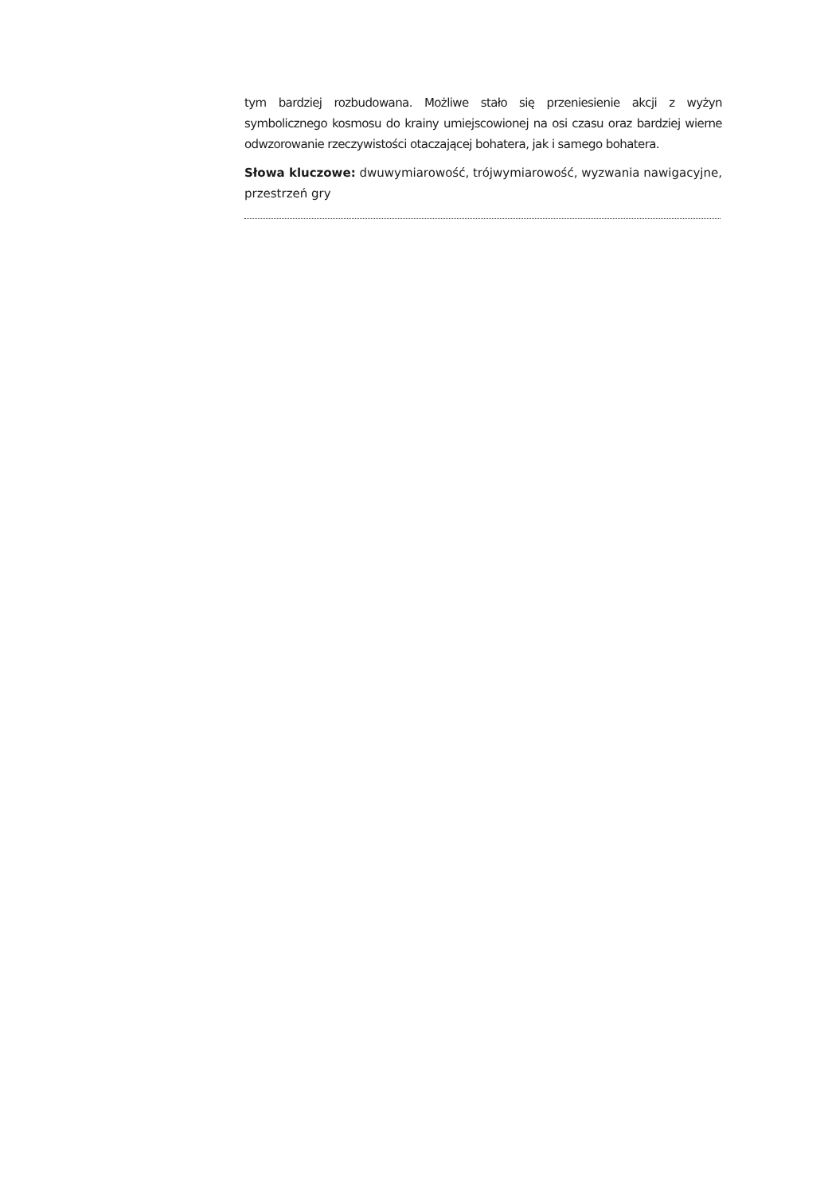tym bardziej rozbudowana. Możliwe stało się przeniesienie akcji z wyżyn symbolicznego kosmosu do krainy umiejscowionej na osi czasu oraz bardziej wierne odwzorowanie rzeczywistości otaczającej bohatera, jak i samego bohatera.
Słowa kluczowe: dwuwymiarowość, trójwymiarowość, wyzwania nawigacyjne, przestrzeń gry